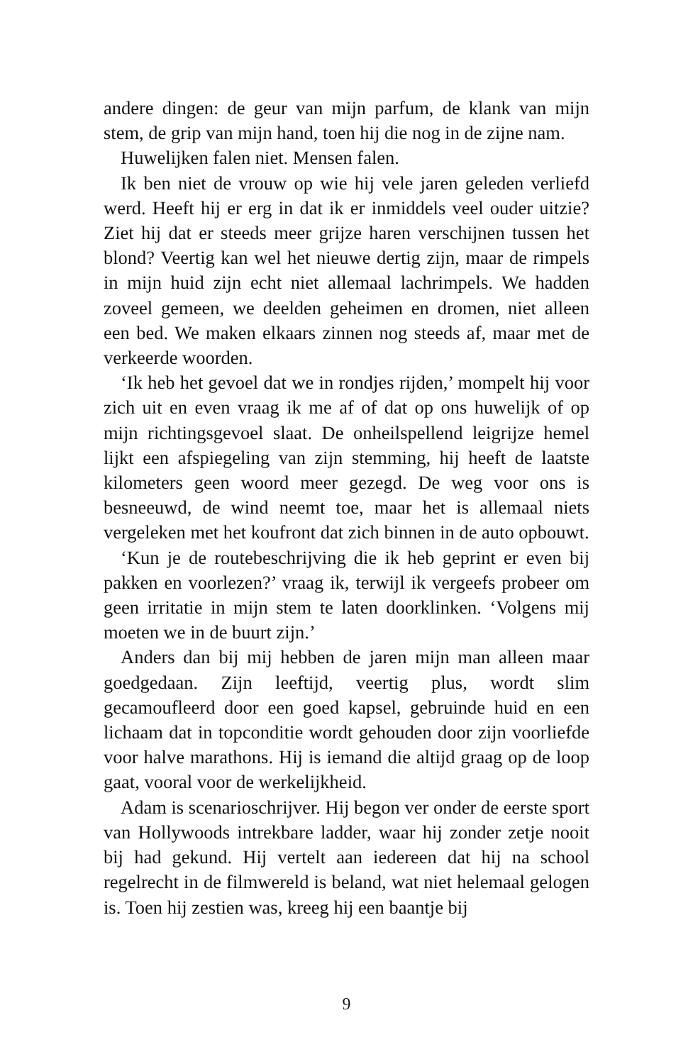andere dingen: de geur van mijn parfum, de klank van mijn stem, de grip van mijn hand, toen hij die nog in de zijne nam.
Huwelijken falen niet. Mensen falen.
Ik ben niet de vrouw op wie hij vele jaren geleden verliefd werd. Heeft hij er erg in dat ik er inmiddels veel ouder uitzie? Ziet hij dat er steeds meer grijze haren verschijnen tussen het blond? Veertig kan wel het nieuwe dertig zijn, maar de rimpels in mijn huid zijn echt niet allemaal lachrimpels. We hadden zoveel gemeen, we deelden geheimen en dromen, niet alleen een bed. We maken elkaars zinnen nog steeds af, maar met de verkeerde woorden.
‘Ik heb het gevoel dat we in rondjes rijden,’ mompelt hij voor zich uit en even vraag ik me af of dat op ons huwelijk of op mijn richtingsgevoel slaat. De onheilspellend leigrijze hemel lijkt een afspiegeling van zijn stemming, hij heeft de laatste kilometers geen woord meer gezegd. De weg voor ons is besneeuwd, de wind neemt toe, maar het is allemaal niets vergeleken met het koufront dat zich binnen in de auto opbouwt.
‘Kun je de routebeschrijving die ik heb geprint er even bij pakken en voorlezen?’ vraag ik, terwijl ik vergeefs probeer om geen irritatie in mijn stem te laten doorklinken. ‘Volgens mij moeten we in de buurt zijn.’
Anders dan bij mij hebben de jaren mijn man alleen maar goedgedaan. Zijn leeftijd, veertig plus, wordt slim gecamoufleerd door een goed kapsel, gebruinde huid en een lichaam dat in topconditie wordt gehouden door zijn voorliefde voor halve marathons. Hij is iemand die altijd graag op de loop gaat, vooral voor de werkelijkheid.
Adam is scenarioschrijver. Hij begon ver onder de eerste sport van Hollywoods intrekbare ladder, waar hij zonder zetje nooit bij had gekund. Hij vertelt aan iedereen dat hij na school regelrecht in de filmwereld is beland, wat niet helemaal gelogen is. Toen hij zestien was, kreeg hij een baantje bij
9